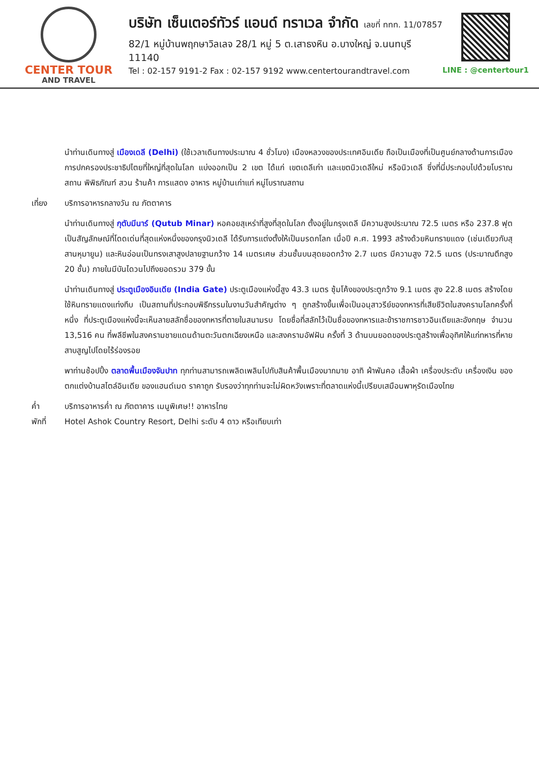CENTER TOUR
AND TRAVEL
บริษัท เซ็นเตอร์ทัวร์ แอนด์ ทราเวล จำกัด เลขที่ ททท. 11/07857
82/1 หมู่บ้านพฤกษาวิลเลจ 28/1 หมู่ 5 ต.เสาธงหิน อ.บางใหญ่ จ.นนทบุรี 11140
Tel : 02-157 9191-2 Fax : 02-157 9192 www.centertourandtravel.com
LINE : @centertour1
นำท่านเดินทางสู่ เมืองเดลี (Delhi) (ใช้เวลาเดินทางประมาณ 4 ชั่วโมง) เมืองหลวงของประเทศอินเดีย ถือเป็นเมืองที่เป็นศูนย์กลางด้านการเมืองการปกครองประชาธิปไตยที่ใหญ่ที่สุดในโลก แบ่งออกเป็น 2 เขต ได้แก่ เขตเดลีเก่า และเขตนิวเดลีใหม่ หรือนิวเดลี ซึ่งที่นี่ประกอบไปด้วยโบราณสถาน พิพิธภัณฑ์ สวน ร้านค้า การแสดง อาหาร หมู่บ้านเก่าแก่ หมู่โบราณสถาน
เที่ยง บริการอาหารกลางวัน ณ ภัตตาคาร
นำท่านเดินทางสู่ กุตับมีนาร์ (Qutub Minar) หอคอยสุเหร่าที่สูงที่สุดในโลก ตั้งอยู่ในกรุงเดลี มีความสูงประมาณ 72.5 เมตร หรือ 237.8 ฟุต เป็นสัญลักษณ์ที่โดดเด่นที่สุดแห่งหนึ่งของกรุงนิวเดลี ได้รับการแต่งตั้งให้เป็นมรดกโลก เมื่อปี ค.ศ. 1993 สร้างด้วยหินทรายแดง (เช่นเดียวกับสุสานหุมายูน) และหินอ่อนเป็นทรงเสาสูงปลายฐานกว้าง 14 เมตรเศษ ส่วนชั้นบนสุดยอดกว้าง 2.7 เมตร มีความสูง 72.5 เมตร (ประมาณตึกสูง 20 ชั้น) ภายในมีบันไดวนไปถึงยอดรวม 379 ขั้น
นำท่านเดินทางสู่ ประตูเมืองอินเดีย (India Gate) ประตูเมืองแห่งนี้สูง 43.3 เมตร ซุ้มโค้งของประตูกว้าง 9.1 เมตร สูง 22.8 เมตร สร้างโดยใช้หินทรายแดงแท่งทึบ เป็นสถานที่ประกอบพิธีกรรมในงานวันสำคัญต่าง ๆ ถูกสร้างขึ้นเพื่อเป็นอนุสาวรีย์ของทหารที่เสียชีวิตในสงครามโลกครั้งที่หนึ่ง ที่ประตูเมืองแห่งนี้จะเห็นลายสลักชื่อของทหารที่ตายในสนามรบ โดยชื่อที่สลักไว้เป็นชื่อของทหารและข้าราชการชาวอินเดียและอังกฤษ จำนวน 13,516 คน ที่พลีชีพในสงครามชายแดนด้านตะวันตกเฉียงเหนือ และสงครามอัฟฝัน ครั้งที่ 3 ด้านบนยอดของประตูสร้างเพื่ออุทิศให้แก่ทหารที่หายสาบสูญไปโดยไร้ร่องรอย
พาท่านช้อปปิ้ง ตลาดพื้นเมืองจันปาท ทุกท่านสามารถเพลิดเพลินไปกับสินค้าพื้นเมืองมากมาย อาทิ ผ้าพันคอ เสื้อผ้า เครื่องประดับ เครื่องเงิน ของตกแต่งบ้านสไตล์อินเดีย ของแฮนด์เมด ราคาถูก รับรองว่าทุกท่านจะไม่ผิดหวังเพราะที่ตลาดแห่งนี้เปรียบเสมือนพาหุรัดเมืองไทย
ค่ำ บริการอาหารค่ำ ณ ภัตตาคาร เมนูพิเศษ!! อาหารไทย
พักที่ Hotel Ashok Country Resort, Delhi ระดับ 4 ดาว หรือเทียบเท่า